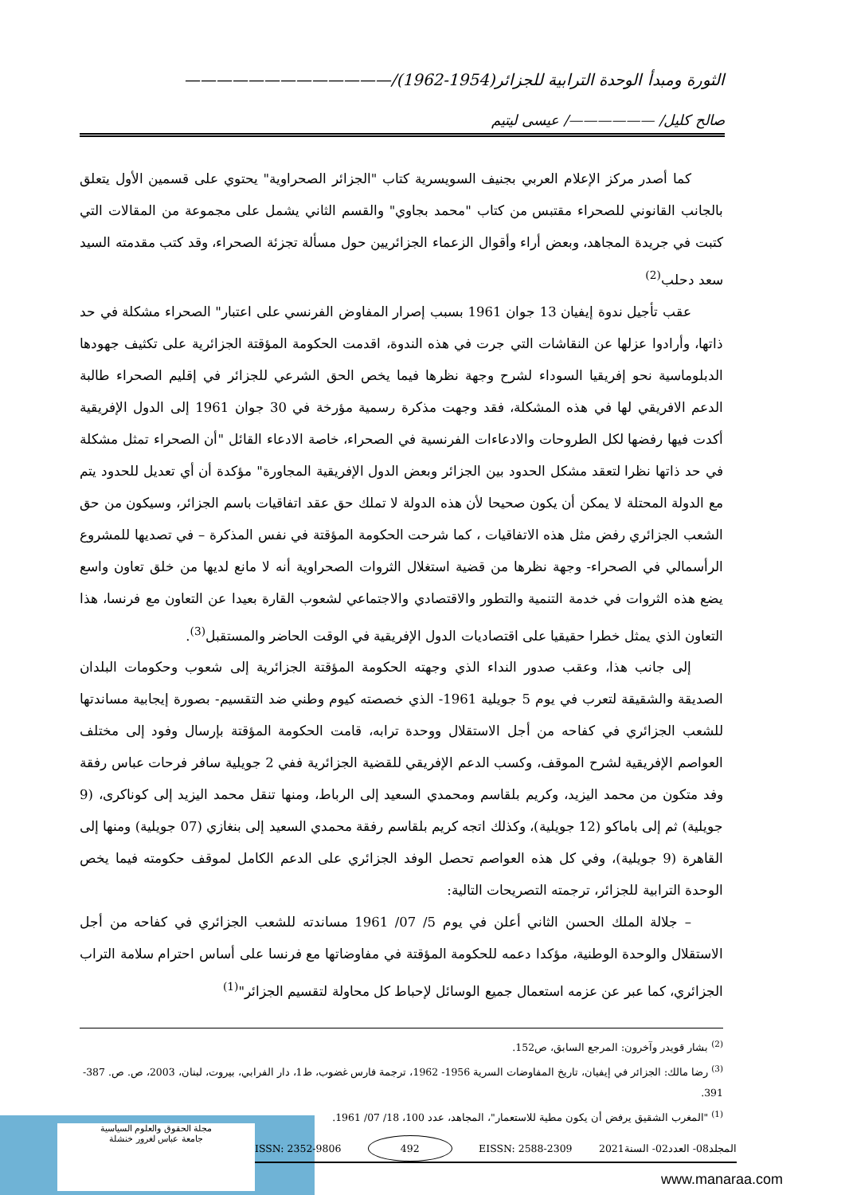الثورة ومبدأ الوحدة الترابية للجزائر(1954-1962)/—————————————
صالح كليل/ ——————/ عيسى ليتيم
كما أصدر مركز الإعلام العربي بجنيف السويسرية كتاب "الجزائر الصحراوية" يحتوي على قسمين الأول يتعلق بالجانب القانوني للصحراء مقتبس من كتاب "محمد بجاوي" والقسم الثاني يشمل على مجموعة من المقالات التي كتبت في جريدة المجاهد، وبعض أراء وأقوال الزعماء الجزائريين حول مسألة تجزئة الصحراء، وقد كتب مقدمته السيد سعد دحلب<sup>(2)</sup>
عقب تأجيل ندوة إيفيان 13 جوان 1961 بسبب إصرار المفاوض الفرنسي على اعتبار" الصحراء مشكلة في حد ذاتها، وأرادوا عزلها عن النقاشات التي جرت في هذه الندوة، اقدمت الحكومة المؤقتة الجزائرية على تكثيف جهودها الدبلوماسية نحو إفريقيا السوداء لشرح وجهة نظرها فيما يخص الحق الشرعي للجزائر في إقليم الصحراء طالبة الدعم الافريقي لها في هذه المشكلة، فقد وجهت مذكرة رسمية مؤرخة في 30 جوان 1961 إلى الدول الإفريقية أكدت فيها رفضها لكل الطروحات والادعاءات الفرنسية في الصحراء، خاصة الادعاء القائل "أن الصحراء تمثل مشكلة في حد ذاتها نظرا لتعقد مشكل الحدود بين الجزائر وبعض الدول الإفريقية المجاورة" مؤكدة أن أي تعديل للحدود يتم مع الدولة المحتلة لا يمكن أن يكون صحيحا لأن هذه الدولة لا تملك حق عقد اتفاقيات باسم الجزائر، وسيكون من حق الشعب الجزائري رفض مثل هذه الاتفاقيات ، كما شرحت الحكومة المؤقتة في نفس المذكرة – في تصديها للمشروع الرأسمالي في الصحراء- وجهة نظرها من قضية استغلال الثروات الصحراوية أنه لا مانع لديها من خلق تعاون واسع يضع هذه الثروات في خدمة التنمية والتطور والاقتصادي والاجتماعي لشعوب القارة بعيدا عن التعاون مع فرنسا، هذا التعاون الذي يمثل خطرا حقيقيا على اقتصاديات الدول الإفريقية في الوقت الحاضر والمستقبل<sup>(3)</sup>.
إلى جانب هذا، وعقب صدور النداء الذي وجهته الحكومة المؤقتة الجزائرية إلى شعوب وحكومات البلدان الصديقة والشقيقة لتعرب في يوم 5 جويلية 1961- الذي خصصته كيوم وطني ضد التقسيم- بصورة إيجابية مساندتها للشعب الجزائري في كفاحه من أجل الاستقلال ووحدة ترابه، قامت الحكومة المؤقتة بإرسال وفود إلى مختلف العواصم الإفريقية لشرح الموقف، وكسب الدعم الإفريقي للقضية الجزائرية ففي 2 جويلية سافر فرحات عباس رفقة وفد متكون من محمد اليزيد، وكريم بلقاسم ومحمدي السعيد إلى الرباط، ومنها تنقل محمد اليزيد إلى كوناكرى، (9 جويلية) ثم إلى باماكو (12 جويلية)، وكذلك اتجه كريم بلقاسم رفقة محمدي السعيد إلى بنغازي (07 جويلية) ومنها إلى القاهرة (9 جويلية)، وفي كل هذه العواصم تحصل الوفد الجزائري على الدعم الكامل لموقف حكومته فيما يخص الوحدة الترابية للجزائر، ترجمته التصريحات التالية:
– جلالة الملك الحسن الثاني أعلن في يوم 5/ 07/ 1961 مساندته للشعب الجزائري في كفاحه من أجل الاستقلال والوحدة الوطنية، مؤكدا دعمه للحكومة المؤقتة في مفاوضاتها مع فرنسا على أساس احترام سلامة التراب الجزائري، كما عبر عن عزمه استعمال جميع الوسائل لإحباط كل محاولة لتقسيم الجزائر"<sup>(1)</sup>
<sup>(2)</sup> بشار قويدر وآخرون: المرجع السابق، ص152.
<sup>(3)</sup> رضا مالك: الجزائر في إيفيان، تاريخ المفاوضات السرية 1956- 1962، ترجمة فارس غضوب، ط1، دار الفرابي، بيروت، لبنان، 2003، ص. ص. 387- 391.
<sup>(1)</sup> "المغرب الشقيق يرفض أن يكون مطية للاستعمار"، المجاهد، عدد 100، 18/ 07/ 1961.
مجلة الحقوق والعلوم السياسية
جامعة عباس لغرور خنشلة
المجلد08- العدد02- السنة2021 EISSN: 2588-2309 492 ISSN: 2352-9806
www.manaraa.com